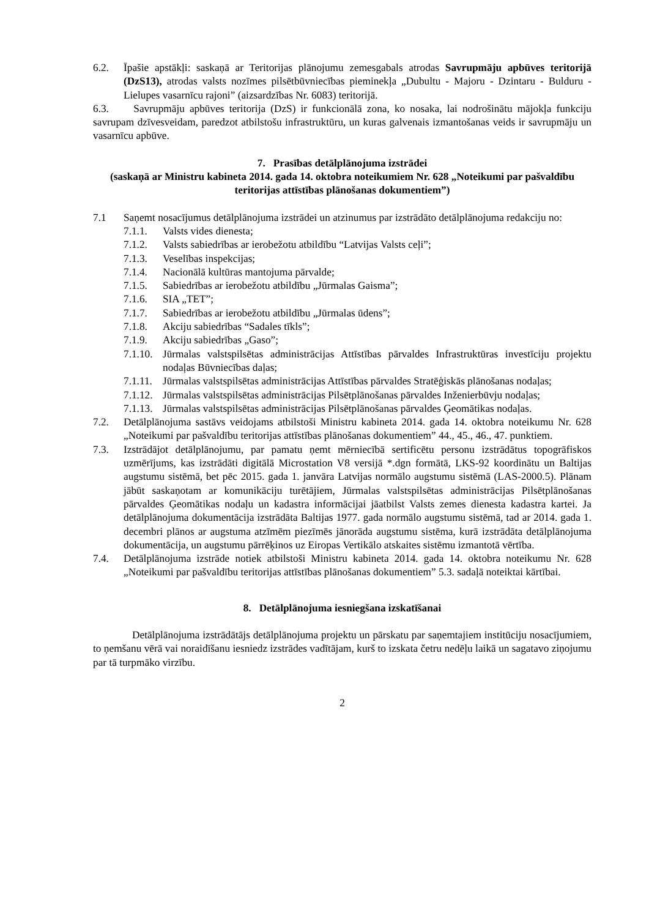6.2. Īpašie apstākļi: saskaņā ar Teritorijas plānojumu zemesgabals atrodas Savrupmāju apbūves teritorijā (DzS13), atrodas valsts nozīmes pilsētbūvniecības pieminekļa „Dubultu - Majoru - Dzintaru - Bulduru - Lielupes vasarnīcu rajoni” (aizsardzības Nr. 6083) teritorijā.
6.3. Savrupmāju apbūves teritorija (DzS) ir funkcionālā zona, ko nosaka, lai nodrošinātu mājokļa funkciju savrupam dzīvesveidam, paredzot atbilstošu infrastruktūru, un kuras galvenais izmantošanas veids ir savrupmāju un vasarnīcu apbūve.
7. Prasības detālplānojuma izstrādei
(saskaņā ar Ministru kabineta 2014. gada 14. oktobra noteikumiem Nr. 628 „Noteikumi par pašvaldību teritorijas attīstības plānošanas dokumentiem”)
7.1 Saņemt nosacījumus detālplānojuma izstrādei un atzinumus par izstrādāto detālplānojuma redakciju no:
7.1.1. Valsts vides dienesta;
7.1.2. Valsts sabiedrības ar ierobežotu atbildību “Latvijas Valsts ceļi”;
7.1.3. Veselības inspekcijas;
7.1.4. Nacionālā kultūras mantojuma pārvalde;
7.1.5. Sabiedrības ar ierobežotu atbildību „Jūrmalas Gaisma”;
7.1.6. SIA „TET”;
7.1.7. Sabiedrības ar ierobežotu atbildību „Jūrmalas ūdens”;
7.1.8. Akciju sabiedrības “Sadales tīkls”;
7.1.9. Akciju sabiedrības „Gaso”;
7.1.10. Jūrmalas valstspilsētas administrācijas Attīstības pārvaldes Infrastruktūras investīciju projektu nodaļas Būvniecības daļas;
7.1.11. Jūrmalas valstspilsētas administrācijas Attīstības pārvaldes Stratēģiskās plānošanas nodaļas;
7.1.12. Jūrmalas valstspilsētas administrācijas Pilsētplānošanas pārvaldes Inženierbūvju nodaļas;
7.1.13. Jūrmalas valstspilsētas administrācijas Pilsētplānošanas pārvaldes Ģeomātikas nodaļas.
7.2. Detālplānojuma sastāvs veidojams atbilstoši Ministru kabineta 2014. gada 14. oktobra noteikumu Nr. 628 „Noteikumi par pašvaldību teritorijas attīstības plānošanas dokumentiem” 44., 45., 46., 47. punktiem.
7.3. Izstrādājot detālplānojumu, par pamatu ņemt mērniecībā sertificētu personu izstrādātus topogrāfiskos uzmērījums, kas izstrādāti digitālā Microstation V8 versijā *.dgn formātā, LKS-92 koordinātu un Baltijas augstumu sistēmā, bet pēc 2015. gada 1. janvāra Latvijas normālo augstumu sistēmā (LAS-2000.5). Plānam jābūt saskaņotam ar komunikāciju turētājiem, Jūrmalas valstspilsētas administrācijas Pilsētplānošanas pārvaldes Ģeomātikas nodaļu un kadastra informācijai jāatbilst Valsts zemes dienesta kadastra kartei. Ja detālplānojuma dokumentācija izstrādāta Baltijas 1977. gada normālo augstumu sistēmā, tad ar 2014. gada 1. decembri plānos ar augstuma atzīmēm piezīmēs jānorāda augstumu sistēma, kurā izstrādāta detālplānojuma dokumentācija, un augstumu pārrēķinos uz Eiropas Vertikālo atskaites sistēmu izmantotā vērtība.
7.4. Detālplānojuma izstrāde notiek atbilstoši Ministru kabineta 2014. gada 14. oktobra noteikumu Nr. 628 „Noteikumi par pašvaldību teritorijas attīstības plānošanas dokumentiem” 5.3. sadaļā noteiktai kārtībai.
8. Detālplānojuma iesniegšana izskatīšanai
Detālplānojuma izstrādātājs detālplānojuma projektu un pārskatu par saņemtajiem institūciju nosacījumiem, to ņemšanu vērā vai noraidīšanu iesniedz izstrādes vadītājam, kurš to izskata četru nedēļu laikā un sagatavo ziņojumu par tā turpmāko virzību.
2